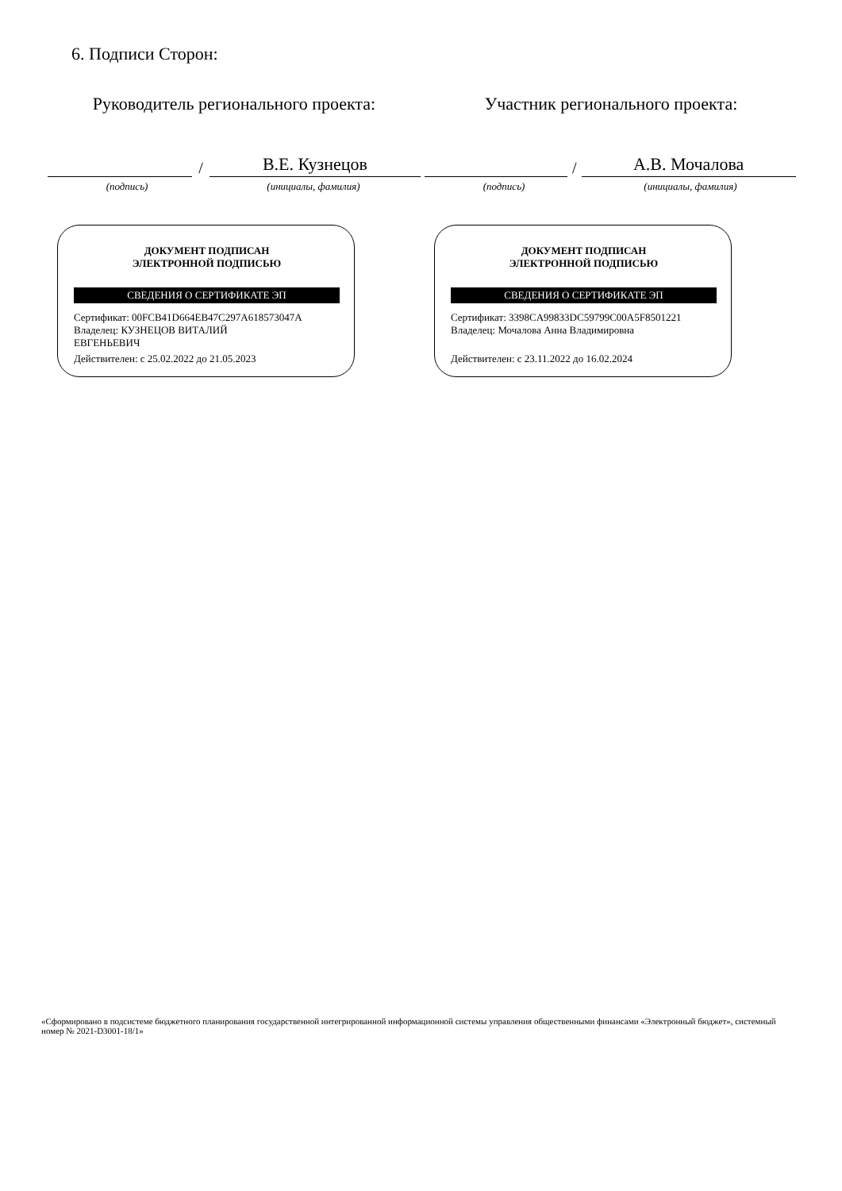6. Подписи Сторон:
Руководитель регионального проекта:
/
В.Е. Кузнецов
(подпись) (инициалы, фамилия)
ДОКУМЕНТ ПОДПИСАН
ЭЛЕКТРОННОЙ ПОДПИСЬЮ
СВЕДЕНИЯ О СЕРТИФИКАТЕ ЭП
Сертификат: 00FCB41D664EB47C297A618573047A
Владелец: КУЗНЕЦОВ ВИТАЛИЙ
ЕВГЕНЬЕВИЧ
Действителен: с 25.02.2022 до 21.05.2023
Участник регионального проекта:
/
А.В. Мочалова
(подпись) (инициалы, фамилия)
ДОКУМЕНТ ПОДПИСАН
ЭЛЕКТРОННОЙ ПОДПИСЬЮ
СВЕДЕНИЯ О СЕРТИФИКАТЕ ЭП
Сертификат: 3398CA99833DC59799C00A5F8501221
Владелец: Мочалова Анна Владимировна
Действителен: с 23.11.2022 до 16.02.2024
«Сформировано в подсистеме бюджетного планирования государственной интегрированной информационной системы управления общественными финансами «Электронный бюджет», системный номер № 2021-D3001-18/1»